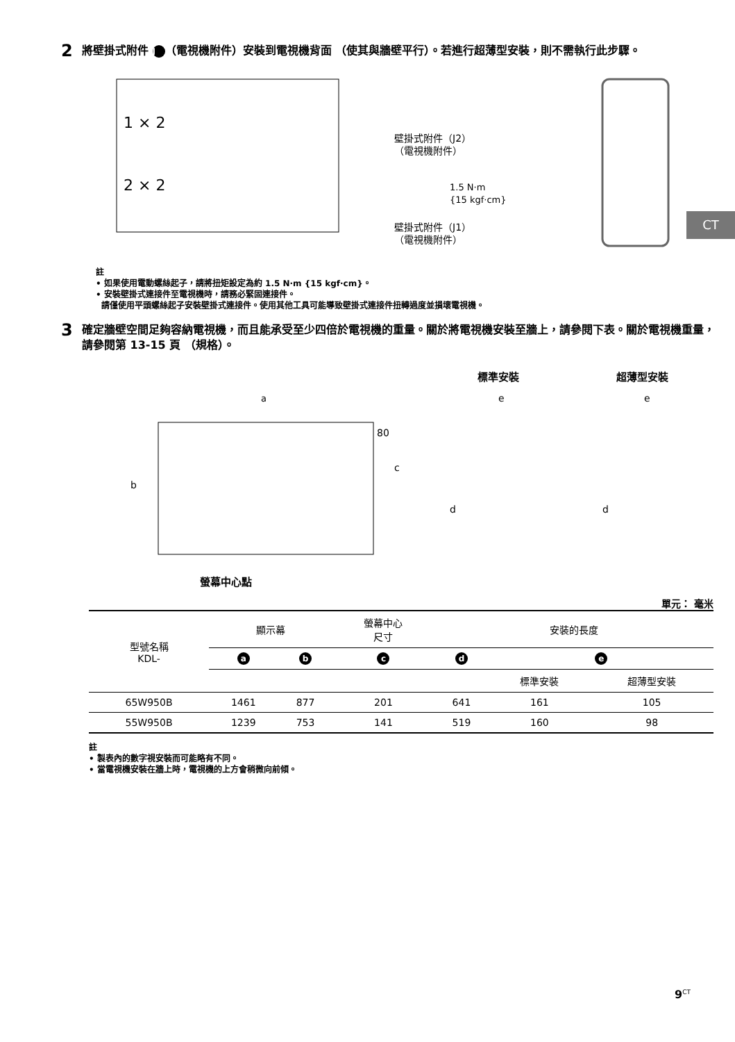CT
2 將壁掛式附件 J （電視機附件）安裝到電視機背面 （使其與牆壁平行）。若進行超薄型安裝，則不需執行此步驟。
1 × 2
2 × 2
壁掛式附件（J2）
（電視機附件）
1.5 N·m
{15 kgf·cm}
壁掛式附件（J1）
（電視機附件）
註
• 如果使用電動螺絲起子，請將扭矩設定為約 1.5 N·m {15 kgf·cm}。
• 安裝壁掛式連接件至電視機時，請務必緊固連接件。
請僅使用平頭螺絲起子安裝壁掛式連接件。使用其他工具可能導致壁掛式連接件扭轉過度並損壞電視機。
3 確定牆壁空間足夠容納電視機，而且能承受至少四倍於電視機的重量。關於將電視機安裝至牆上，請參閱下表。關於電視機重量，請參閱第 13-15 頁 （規格）。
標準安裝
超薄型安裝
a
80
c
b
d
d
e
e
螢幕中心點
單元： 毫米
| 型號名稱 KDL- | 顯示幕 | | 螢幕中心 尺寸 | 安裝的長度 | | |
| | a | b | c | d | e | |
| | | | | | 標準安裝 | 超薄型安裝 |
| 65W950B | 1461 | 877 | 201 | 641 | 161 | 105 |
| 55W950B | 1239 | 753 | 141 | 519 | 160 | 98 |
註
• 製表內的數字視安裝而可能略有不同。
• 當電視機安裝在牆上時，電視機的上方會稍微向前傾。
9<sup>CT</sup>